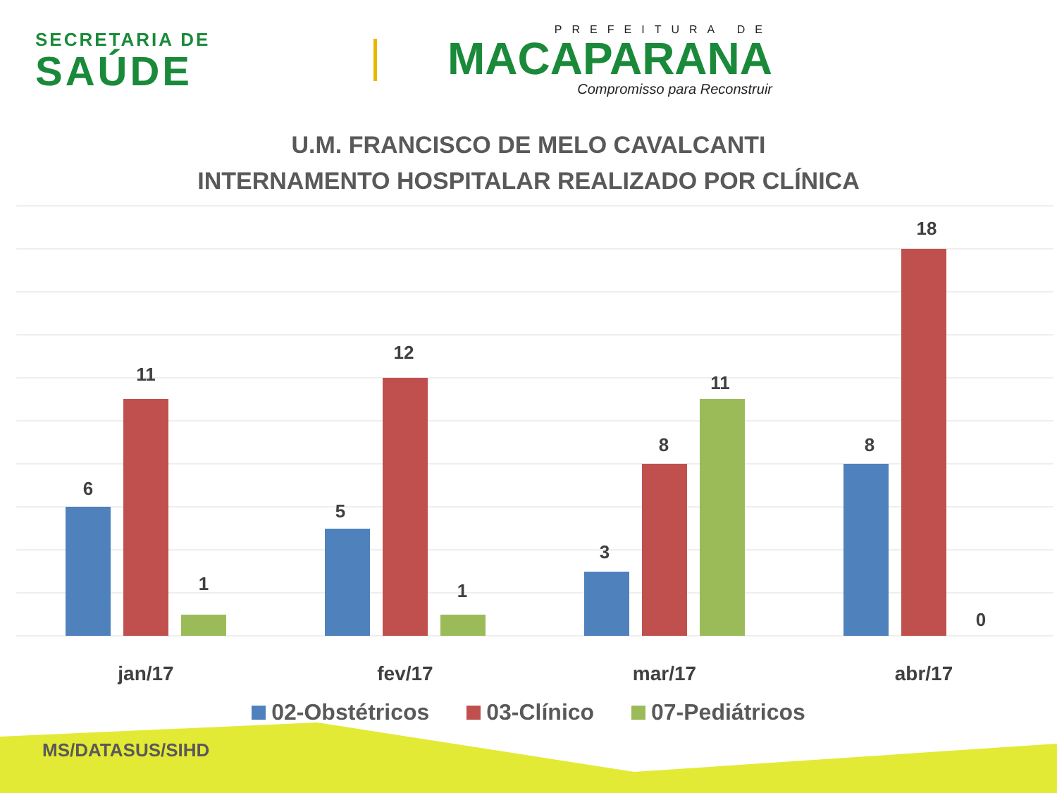SECRETARIA DE
SAÚDE
PREFEITURA DE
MACAPARANA
Compromisso para Reconstruir
U.M. FRANCISCO DE MELO CAVALCANTI
INTERNAMENTO HOSPITALAR REALIZADO POR CLÍNICA
6
11
1
5
12
1
3
8
11
8
18
0
jan/17
fev/17
mar/17
abr/17
02-Obstétricos 03-Clínico 07-Pediátricos
MS/DATASUS/SIHD